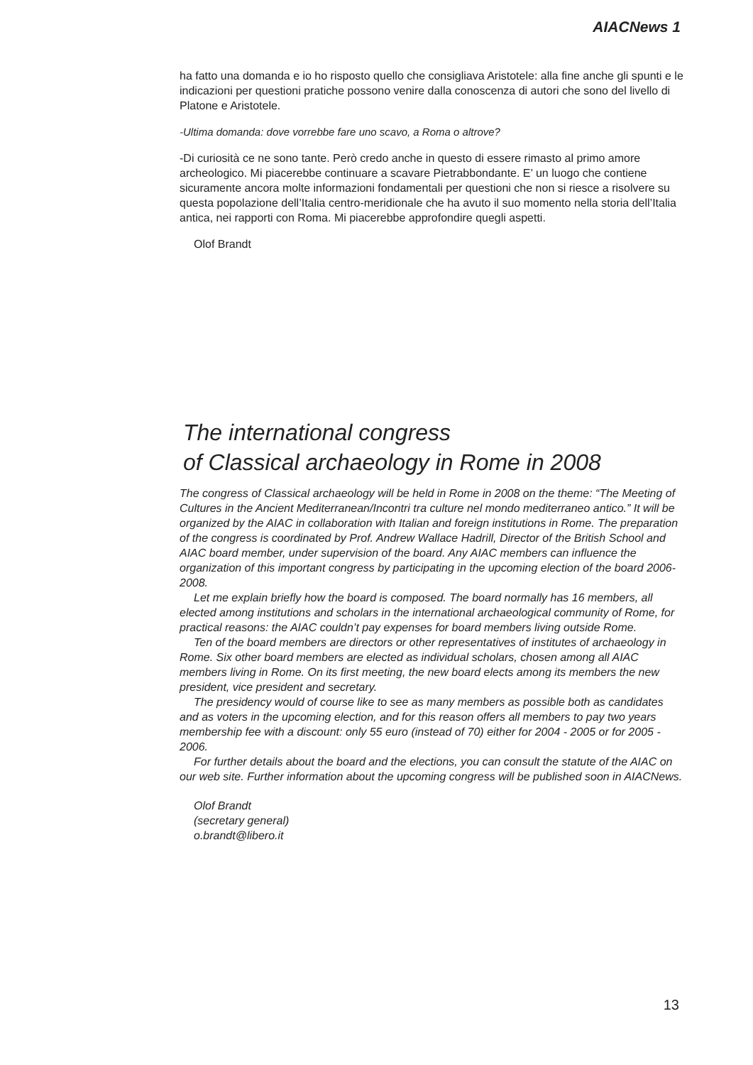AIACNews 1
ha fatto una domanda e io ho risposto quello che consigliava Aristotele: alla fine anche gli spunti e le indicazioni per questioni pratiche possono venire dalla conoscenza di autori che sono del livello di Platone e Aristotele.
-Ultima domanda: dove vorrebbe fare uno scavo, a Roma o altrove?
-Di curiosità ce ne sono tante. Però credo anche in questo di essere rimasto al primo amore archeologico. Mi piacerebbe continuare a scavare Pietrabbondante. E’ un luogo che contiene sicuramente ancora molte informazioni fondamentali per questioni che non si riesce a risolvere su questa popolazione dell’Italia centro-meridionale che ha avuto il suo momento nella storia dell’Italia antica, nei rapporti con Roma. Mi piacerebbe approfondire quegli aspetti.
Olof Brandt
The international congress
of Classical archaeology in Rome in 2008
The congress of Classical archaeology will be held in Rome in 2008 on the theme: “The Meeting of Cultures in the Ancient Mediterranean/Incontri tra culture nel mondo mediterraneo antico.” It will be organized by the AIAC in collaboration with Italian and foreign institutions in Rome. The preparation of the congress is coordinated by Prof. Andrew Wallace Hadrill, Director of the British School and AIAC board member, under supervision of the board. Any AIAC members can influence the organization of this important congress by participating in the upcoming election of the board 2006-2008.
Let me explain briefly how the board is composed. The board normally has 16 members, all elected among institutions and scholars in the international archaeological community of Rome, for practical reasons: the AIAC couldn’t pay expenses for board members living outside Rome.
Ten of the board members are directors or other representatives of institutes of archaeology in Rome. Six other board members are elected as individual scholars, chosen among all AIAC members living in Rome. On its first meeting, the new board elects among its members the new president, vice president and secretary.
The presidency would of course like to see as many members as possible both as candidates and as voters in the upcoming election, and for this reason offers all members to pay two years membership fee with a discount: only 55 euro (instead of 70) either for 2004 - 2005 or for 2005 - 2006.
For further details about the board and the elections, you can consult the statute of the AIAC on our web site. Further information about the upcoming congress will be published soon in AIACNews.
Olof Brandt
(secretary general)
o.brandt@libero.it
13